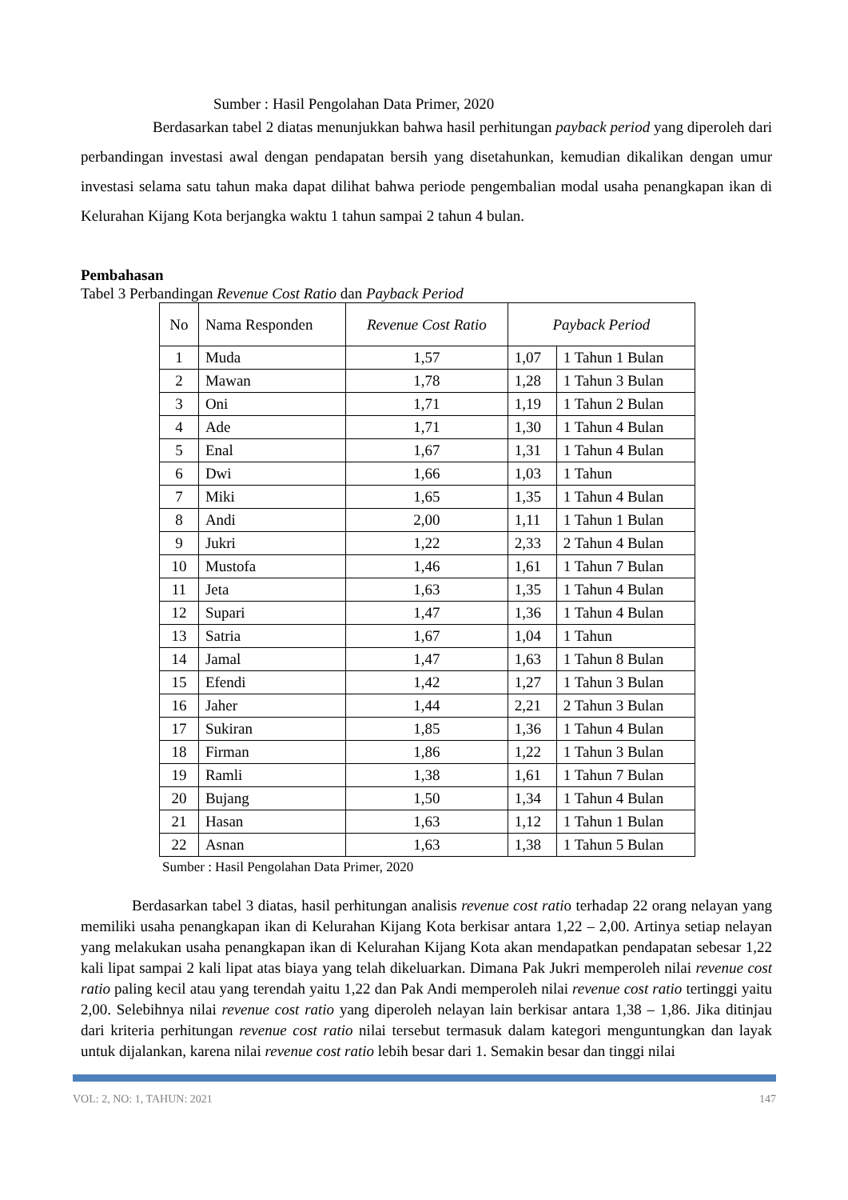Sumber : Hasil Pengolahan Data Primer, 2020
Berdasarkan tabel 2 diatas menunjukkan bahwa hasil perhitungan payback period yang diperoleh dari perbandingan investasi awal dengan pendapatan bersih yang disetahunkan, kemudian dikalikan dengan umur investasi selama satu tahun maka dapat dilihat bahwa periode pengembalian modal usaha penangkapan ikan di Kelurahan Kijang Kota berjangka waktu 1 tahun sampai 2 tahun 4 bulan.
Pembahasan
Tabel 3 Perbandingan Revenue Cost Ratio dan Payback Period
| No | Nama Responden | Revenue Cost Ratio | Payback Period | |
| --- | --- | --- | --- | --- |
| 1 | Muda | 1,57 | 1,07 | 1 Tahun 1 Bulan |
| 2 | Mawan | 1,78 | 1,28 | 1 Tahun 3 Bulan |
| 3 | Oni | 1,71 | 1,19 | 1 Tahun 2 Bulan |
| 4 | Ade | 1,71 | 1,30 | 1 Tahun 4 Bulan |
| 5 | Enal | 1,67 | 1,31 | 1 Tahun 4 Bulan |
| 6 | Dwi | 1,66 | 1,03 | 1 Tahun |
| 7 | Miki | 1,65 | 1,35 | 1 Tahun 4 Bulan |
| 8 | Andi | 2,00 | 1,11 | 1 Tahun 1 Bulan |
| 9 | Jukri | 1,22 | 2,33 | 2 Tahun 4 Bulan |
| 10 | Mustofa | 1,46 | 1,61 | 1 Tahun 7 Bulan |
| 11 | Jeta | 1,63 | 1,35 | 1 Tahun 4 Bulan |
| 12 | Supari | 1,47 | 1,36 | 1 Tahun 4 Bulan |
| 13 | Satria | 1,67 | 1,04 | 1 Tahun |
| 14 | Jamal | 1,47 | 1,63 | 1 Tahun 8 Bulan |
| 15 | Efendi | 1,42 | 1,27 | 1 Tahun 3 Bulan |
| 16 | Jaher | 1,44 | 2,21 | 2 Tahun 3 Bulan |
| 17 | Sukiran | 1,85 | 1,36 | 1 Tahun 4 Bulan |
| 18 | Firman | 1,86 | 1,22 | 1 Tahun 3 Bulan |
| 19 | Ramli | 1,38 | 1,61 | 1 Tahun 7 Bulan |
| 20 | Bujang | 1,50 | 1,34 | 1 Tahun 4 Bulan |
| 21 | Hasan | 1,63 | 1,12 | 1 Tahun 1 Bulan |
| 22 | Asnan | 1,63 | 1,38 | 1 Tahun 5 Bulan |
Sumber : Hasil Pengolahan Data Primer, 2020
Berdasarkan tabel 3 diatas, hasil perhitungan analisis revenue cost ratio terhadap 22 orang nelayan yang memiliki usaha penangkapan ikan di Kelurahan Kijang Kota berkisar antara 1,22 – 2,00. Artinya setiap nelayan yang melakukan usaha penangkapan ikan di Kelurahan Kijang Kota akan mendapatkan pendapatan sebesar 1,22 kali lipat sampai 2 kali lipat atas biaya yang telah dikeluarkan. Dimana Pak Jukri memperoleh nilai revenue cost ratio paling kecil atau yang terendah yaitu 1,22 dan Pak Andi memperoleh nilai revenue cost ratio tertinggi yaitu 2,00. Selebihnya nilai revenue cost ratio yang diperoleh nelayan lain berkisar antara 1,38 – 1,86. Jika ditinjau dari kriteria perhitungan revenue cost ratio nilai tersebut termasuk dalam kategori menguntungkan dan layak untuk dijalankan, karena nilai revenue cost ratio lebih besar dari 1. Semakin besar dan tinggi nilai
VOL: 2, NO: 1, TAHUN: 2021 147